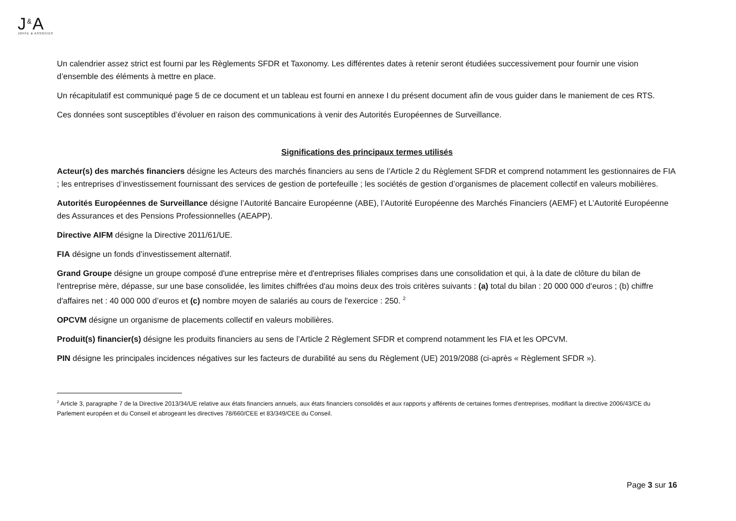J<sup>&</sup>A
JOFFE & ASSOCIÉS
Un calendrier assez strict est fourni par les Règlements SFDR et Taxonomy. Les différentes dates à retenir seront étudiées successivement pour fournir une vision d’ensemble des éléments à mettre en place.
Un récapitulatif est communiqué page 5 de ce document et un tableau est fourni en annexe I du présent document afin de vous guider dans le maniement de ces RTS.
Ces données sont susceptibles d’évoluer en raison des communications à venir des Autorités Européennes de Surveillance.
Significations des principaux termes utilisés
Acteur(s) des marchés financiers désigne les Acteurs des marchés financiers au sens de l’Article 2 du Règlement SFDR et comprend notamment les gestionnaires de FIA ; les entreprises d’investissement fournissant des services de gestion de portefeuille ; les sociétés de gestion d’organismes de placement collectif en valeurs mobilières.
Autorités Européennes de Surveillance désigne l’Autorité Bancaire Européenne (ABE), l’Autorité Européenne des Marchés Financiers (AEMF) et L’Autorité Européenne des Assurances et des Pensions Professionnelles (AEAPP).
Directive AIFM désigne la Directive 2011/61/UE.
FIA désigne un fonds d’investissement alternatif.
Grand Groupe désigne un groupe composé d'une entreprise mère et d'entreprises filiales comprises dans une consolidation et qui, à la date de clôture du bilan de l'entreprise mère, dépasse, sur une base consolidée, les limites chiffrées d'au moins deux des trois critères suivants : (a) total du bilan : 20 000 000 d’euros ; (b) chiffre d'affaires net : 40 000 000 d’euros et (c) nombre moyen de salariés au cours de l'exercice : 250. <sup>2</sup>
OPCVM désigne un organisme de placements collectif en valeurs mobilières.
Produit(s) financier(s) désigne les produits financiers au sens de l’Article 2 Règlement SFDR et comprend notamment les FIA et les OPCVM.
PIN désigne les principales incidences négatives sur les facteurs de durabilité au sens du Règlement (UE) 2019/2088 (ci-après « Règlement SFDR »).
<sup>2</sup> Article 3, paragraphe 7 de la Directive 2013/34/UE relative aux états financiers annuels, aux états financiers consolidés et aux rapports y afférents de certaines formes d'entreprises, modifiant la directive 2006/43/CE du Parlement européen et du Conseil et abrogeant les directives 78/660/CEE et 83/349/CEE du Conseil.
Page 3 sur 16